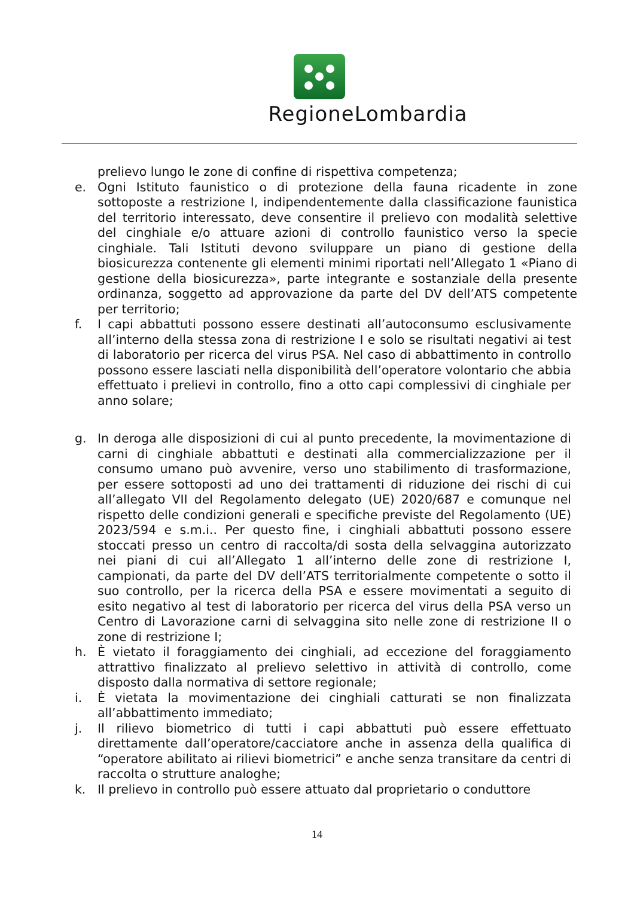RegioneLombardia
prelievo lungo le zone di confine di rispettiva competenza;
e. Ogni Istituto faunistico o di protezione della fauna ricadente in zone sottoposte a restrizione I, indipendentemente dalla classificazione faunistica del territorio interessato, deve consentire il prelievo con modalità selettive del cinghiale e/o attuare azioni di controllo faunistico verso la specie cinghiale. Tali Istituti devono sviluppare un piano di gestione della biosicurezza contenente gli elementi minimi riportati nell’Allegato 1 «Piano di gestione della biosicurezza», parte integrante e sostanziale della presente ordinanza, soggetto ad approvazione da parte del DV dell’ATS competente per territorio;
f. I capi abbattuti possono essere destinati all’autoconsumo esclusivamente all’interno della stessa zona di restrizione I e solo se risultati negativi ai test di laboratorio per ricerca del virus PSA. Nel caso di abbattimento in controllo possono essere lasciati nella disponibilità dell’operatore volontario che abbia effettuato i prelievi in controllo, fino a otto capi complessivi di cinghiale per anno solare;
g. In deroga alle disposizioni di cui al punto precedente, la movimentazione di carni di cinghiale abbattuti e destinati alla commercializzazione per il consumo umano può avvenire, verso uno stabilimento di trasformazione, per essere sottoposti ad uno dei trattamenti di riduzione dei rischi di cui all’allegato VII del Regolamento delegato (UE) 2020/687 e comunque nel rispetto delle condizioni generali e specifiche previste del Regolamento (UE) 2023/594 e s.m.i.. Per questo fine, i cinghiali abbattuti possono essere stoccati presso un centro di raccolta/di sosta della selvaggina autorizzato nei piani di cui all’Allegato 1 all’interno delle zone di restrizione I, campionati, da parte del DV dell’ATS territorialmente competente o sotto il suo controllo, per la ricerca della PSA e essere movimentati a seguito di esito negativo al test di laboratorio per ricerca del virus della PSA verso un Centro di Lavorazione carni di selvaggina sito nelle zone di restrizione II o zone di restrizione I;
h. È vietato il foraggiamento dei cinghiali, ad eccezione del foraggiamento attrattivo finalizzato al prelievo selettivo in attività di controllo, come disposto dalla normativa di settore regionale;
i. È vietata la movimentazione dei cinghiali catturati se non finalizzata all’abbattimento immediato;
j. Il rilievo biometrico di tutti i capi abbattuti può essere effettuato direttamente dall’operatore/cacciatore anche in assenza della qualifica di “operatore abilitato ai rilievi biometrici” e anche senza transitare da centri di raccolta o strutture analoghe;
k. Il prelievo in controllo può essere attuato dal proprietario o conduttore
14